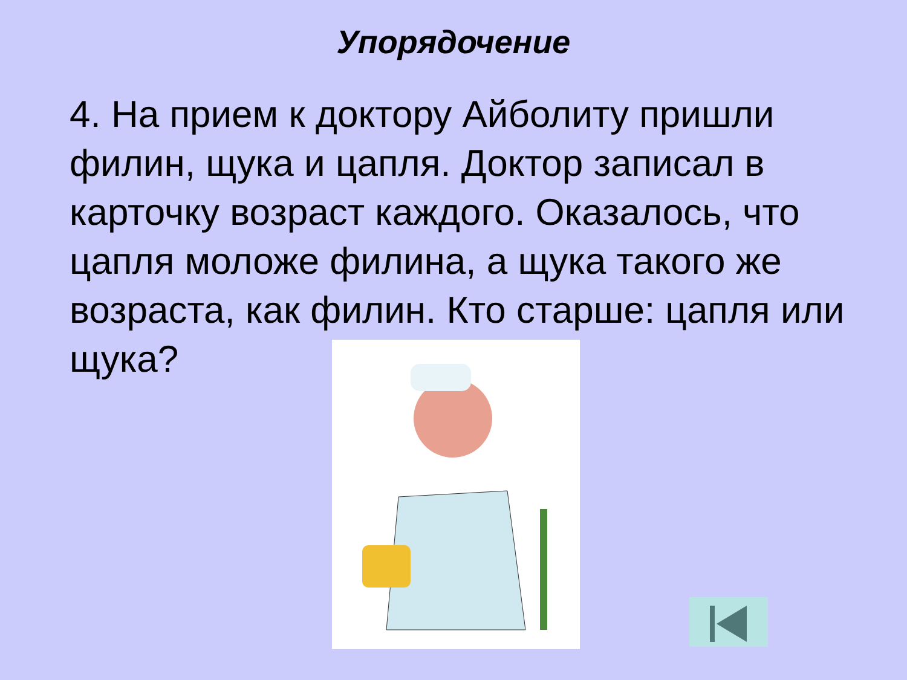Упорядочение
4. На прием к доктору Айболиту пришли филин, щука и цапля. Доктор записал в карточку возраст каждого. Оказалось, что цапля моложе филина, а щука такого же возраста, как филин. Кто старше: цапля или щука?